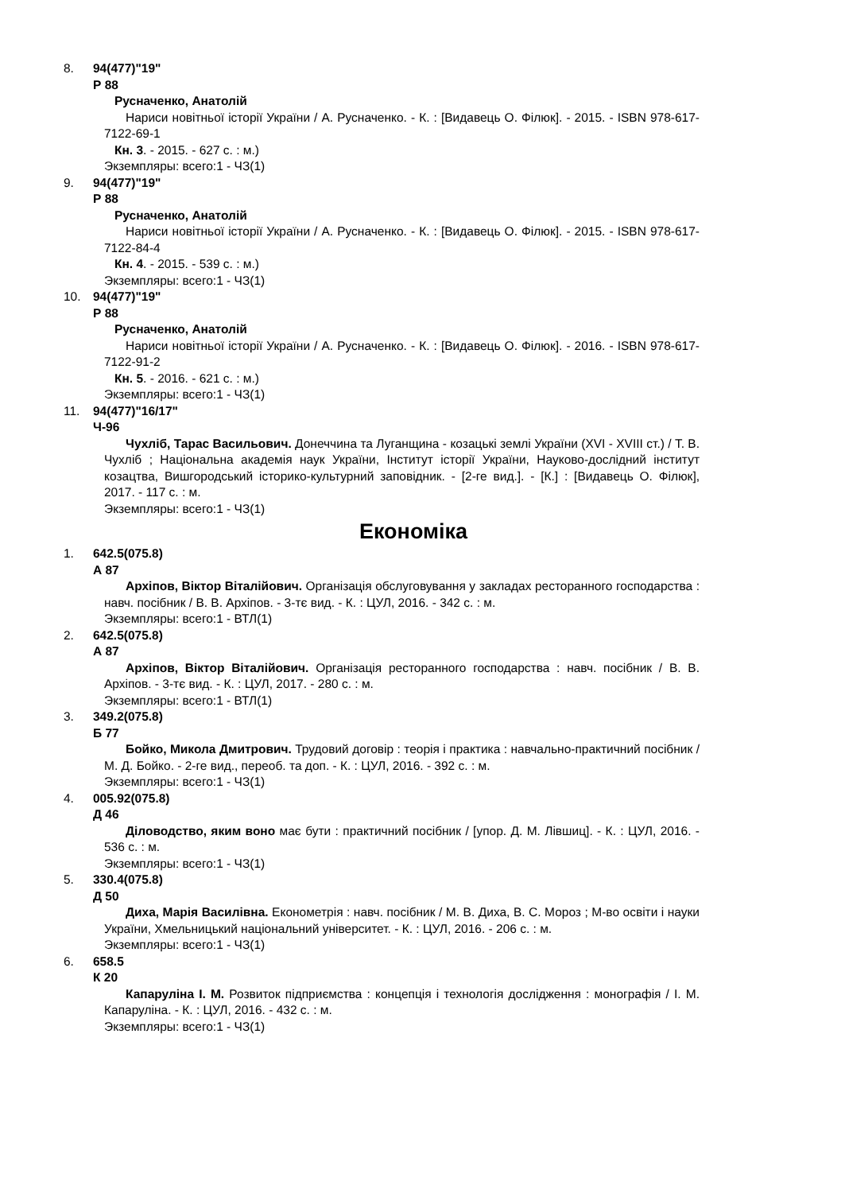8. 94(477)"19"
Р 88
Русначенко, Анатолій
Нариси новітньої історії України / А. Русначенко. - К. : [Видавець О. Філюк]. - 2015. - ISBN 978-617-7122-69-1
Кн. 3. - 2015. - 627 с. : м.)
Экземпляры: всего:1 - ЧЗ(1)
9. 94(477)"19"
Р 88
Русначенко, Анатолій
Нариси новітньої історії України / А. Русначенко. - К. : [Видавець О. Філюк]. - 2015. - ISBN 978-617-7122-84-4
Кн. 4. - 2015. - 539 с. : м.)
Экземпляры: всего:1 - ЧЗ(1)
10. 94(477)"19"
Р 88
Русначенко, Анатолій
Нариси новітньої історії України / А. Русначенко. - К. : [Видавець О. Філюк]. - 2016. - ISBN 978-617-7122-91-2
Кн. 5. - 2016. - 621 с. : м.)
Экземпляры: всего:1 - ЧЗ(1)
11. 94(477)"16/17"
Ч-96
Чухліб, Тарас Васильович. Донеччина та Луганщина - козацькі землі України (XVI - XVIII ст.) / Т. В. Чухліб ; Національна академія наук України, Інститут історії України, Науково-дослідний інститут козацтва, Вишгородський історико-культурний заповідник. - [2-ге вид.]. - [К.] : [Видавець О. Філюк], 2017. - 117 с. : м.
Экземпляры: всего:1 - ЧЗ(1)
Економіка
1. 642.5(075.8)
А 87
Архіпов, Віктор Віталійович. Організація обслуговування у закладах ресторанного господарства : навч. посібник / В. В. Архіпов. - 3-тє вид. - К. : ЦУЛ, 2016. - 342 с. : м.
Экземпляры: всего:1 - ВТЛ(1)
2. 642.5(075.8)
А 87
Архіпов, Віктор Віталійович. Організація ресторанного господарства : навч. посібник / В. В. Архіпов. - 3-тє вид. - К. : ЦУЛ, 2017. - 280 с. : м.
Экземпляры: всего:1 - ВТЛ(1)
3. 349.2(075.8)
Б 77
Бойко, Микола Дмитрович. Трудовий договір : теорія і практика : навчально-практичний посібник / М. Д. Бойко. - 2-ге вид., переоб. та доп. - К. : ЦУЛ, 2016. - 392 с. : м.
Экземпляры: всего:1 - ЧЗ(1)
4. 005.92(075.8)
Д 46
Діловодство, яким воно має бути : практичний посібник / [упор. Д. М. Лівшиц]. - К. : ЦУЛ, 2016. - 536 с. : м.
Экземпляры: всего:1 - ЧЗ(1)
5. 330.4(075.8)
Д 50
Диха, Марія Василівна. Економетрія : навч. посібник / М. В. Диха, В. С. Мороз ; М-во освіти і науки України, Хмельницький національний університет. - К. : ЦУЛ, 2016. - 206 с. : м.
Экземпляры: всего:1 - ЧЗ(1)
6. 658.5
К 20
Капаруліна І. М. Розвиток підприємства : концепція і технологія дослідження : монографія / І. М. Капаруліна. - К. : ЦУЛ, 2016. - 432 с. : м.
Экземпляры: всего:1 - ЧЗ(1)